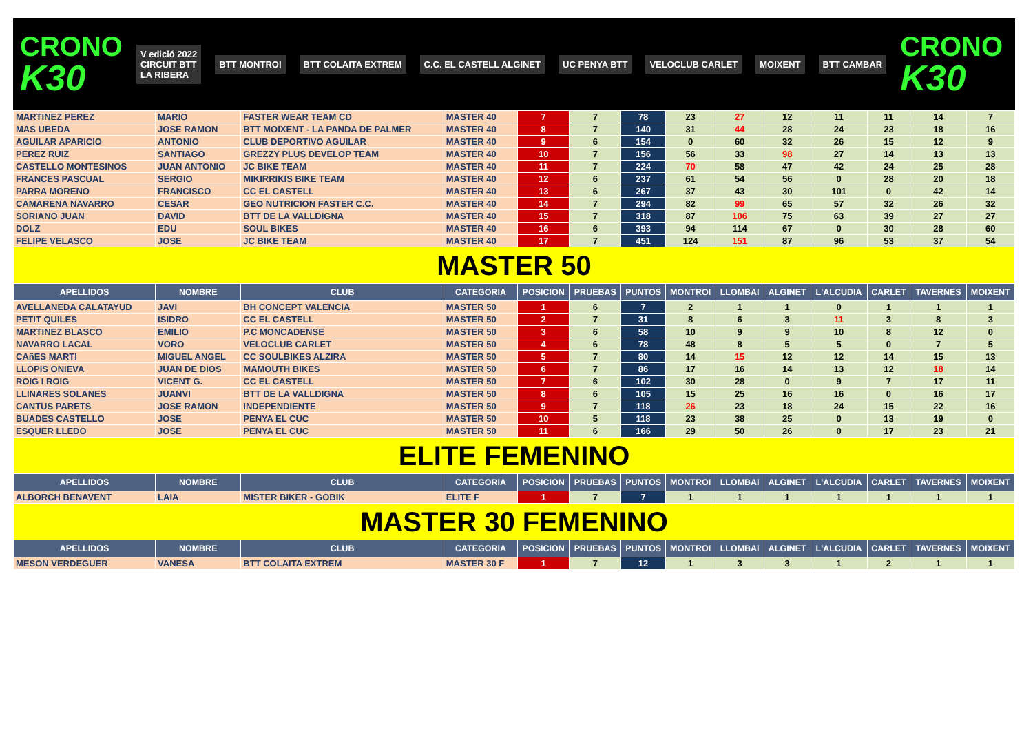CRONO
K30
V edició 2022
CIRCUIT BTT
LA RIBERA
BTT MONTROI BTT COLAITA EXTREM C.C. EL CASTELL ALGINET UC PENYA BTT VELOCLUB CARLET MOIXENT BTT CAMBAR
CRONO
K30
| MARTINEZ PEREZ | MARIO | FASTER WEAR TEAM CD | MASTER 40 | 7 | 7 | 78 | 23 | 27 | 12 | 11 | 11 | 14 | 7 |
| MAS UBEDA | JOSE RAMON | BTT MOIXENT - LA PANDA DE PALMER | MASTER 40 | 8 | 7 | 140 | 31 | 44 | 28 | 24 | 23 | 18 | 16 |
| AGUILAR APARICIO | ANTONIO | CLUB DEPORTIVO AGUILAR | MASTER 40 | 9 | 6 | 154 | 0 | 60 | 32 | 26 | 15 | 12 | 9 |
| PEREZ RUIZ | SANTIAGO | GREZZY PLUS DEVELOP TEAM | MASTER 40 | 10 | 7 | 156 | 56 | 33 | 98 | 27 | 14 | 13 | 13 |
| CASTELLO MONTESINOS | JUAN ANTONIO | JC BIKE TEAM | MASTER 40 | 11 | 7 | 224 | 70 | 58 | 47 | 42 | 24 | 25 | 28 |
| FRANCES PASCUAL | SERGIO | MIKIRRIKIS BIKE TEAM | MASTER 40 | 12 | 6 | 237 | 61 | 54 | 56 | 0 | 28 | 20 | 18 |
| PARRA MORENO | FRANCISCO | CC EL CASTELL | MASTER 40 | 13 | 6 | 267 | 37 | 43 | 30 | 101 | 0 | 42 | 14 |
| CAMARENA NAVARRO | CESAR | GEO NUTRICION FASTER C.C. | MASTER 40 | 14 | 7 | 294 | 82 | 99 | 65 | 57 | 32 | 26 | 32 |
| SORIANO JUAN | DAVID | BTT DE LA VALLDIGNA | MASTER 40 | 15 | 7 | 318 | 87 | 106 | 75 | 63 | 39 | 27 | 27 |
| DOLZ | EDU | SOUL BIKES | MASTER 40 | 16 | 6 | 393 | 94 | 114 | 67 | 0 | 30 | 28 | 60 |
| FELIPE VELASCO | JOSE | JC BIKE TEAM | MASTER 40 | 17 | 7 | 451 | 124 | 151 | 87 | 96 | 53 | 37 | 54 |
| MASTER 50 | | | | | | | | | | | | | |
| APELLIDOS | NOMBRE | CLUB | CATEGORIA | POSICION | PRUEBAS | PUNTOS | MONTROI | LLOMBAI | ALGINET | L'ALCUDIA | CARLET | TAVERNES | MOIXENT |
| AVELLANEDA CALATAYUD | JAVI | BH CONCEPT VALENCIA | MASTER 50 | 1 | 6 | 7 | 2 | 1 | 1 | 0 | 1 | 1 | 1 |
| PETIT QUILES | ISIDRO | CC EL CASTELL | MASTER 50 | 2 | 7 | 31 | 8 | 6 | 3 | 11 | 3 | 8 | 3 |
| MARTINEZ BLASCO | EMILIO | P.C MONCADENSE | MASTER 50 | 3 | 6 | 58 | 10 | 9 | 9 | 10 | 8 | 12 | 0 |
| NAVARRO LACAL | VORO | VELOCLUB CARLET | MASTER 50 | 4 | 6 | 78 | 48 | 8 | 5 | 5 | 0 | 7 | 5 |
| CAñES MARTI | MIGUEL ANGEL | CC SOULBIKES ALZIRA | MASTER 50 | 5 | 7 | 80 | 14 | 15 | 12 | 12 | 14 | 15 | 13 |
| LLOPIS ONIEVA | JUAN DE DIOS | MAMOUTH BIKES | MASTER 50 | 6 | 7 | 86 | 17 | 16 | 14 | 13 | 12 | 18 | 14 |
| ROIG I ROIG | VICENT G. | CC EL CASTELL | MASTER 50 | 7 | 6 | 102 | 30 | 28 | 0 | 9 | 7 | 17 | 11 |
| LLINARES SOLANES | JUANVI | BTT DE LA VALLDIGNA | MASTER 50 | 8 | 6 | 105 | 15 | 25 | 16 | 16 | 0 | 16 | 17 |
| CANTUS PARETS | JOSE RAMON | INDEPENDIENTE | MASTER 50 | 9 | 7 | 118 | 26 | 23 | 18 | 24 | 15 | 22 | 16 |
| BUADES CASTELLO | JOSE | PENYA EL CUC | MASTER 50 | 10 | 5 | 118 | 23 | 38 | 25 | 0 | 13 | 19 | 0 |
| ESQUER LLEDO | JOSE | PENYA EL CUC | MASTER 50 | 11 | 6 | 166 | 29 | 50 | 26 | 0 | 17 | 23 | 21 |
| ELITE FEMENINO | | | | | | | | | | | | | |
| APELLIDOS | NOMBRE | CLUB | CATEGORIA | POSICION | PRUEBAS | PUNTOS | MONTROI | LLOMBAI | ALGINET | L'ALCUDIA | CARLET | TAVERNES | MOIXENT |
| ALBORCH BENAVENT | LAIA | MISTER BIKER - GOBIK | ELITE F | 1 | 7 | 7 | 1 | 1 | 1 | 1 | 1 | 1 | 1 |
| MASTER 30 FEMENINO | | | | | | | | | | | | | |
| APELLIDOS | NOMBRE | CLUB | CATEGORIA | POSICION | PRUEBAS | PUNTOS | MONTROI | LLOMBAI | ALGINET | L'ALCUDIA | CARLET | TAVERNES | MOIXENT |
| MESON VERDEGUER | VANESA | BTT COLAITA EXTREM | MASTER 30 F | 1 | 7 | 12 | 1 | 3 | 3 | 1 | 2 | 1 | 1 |